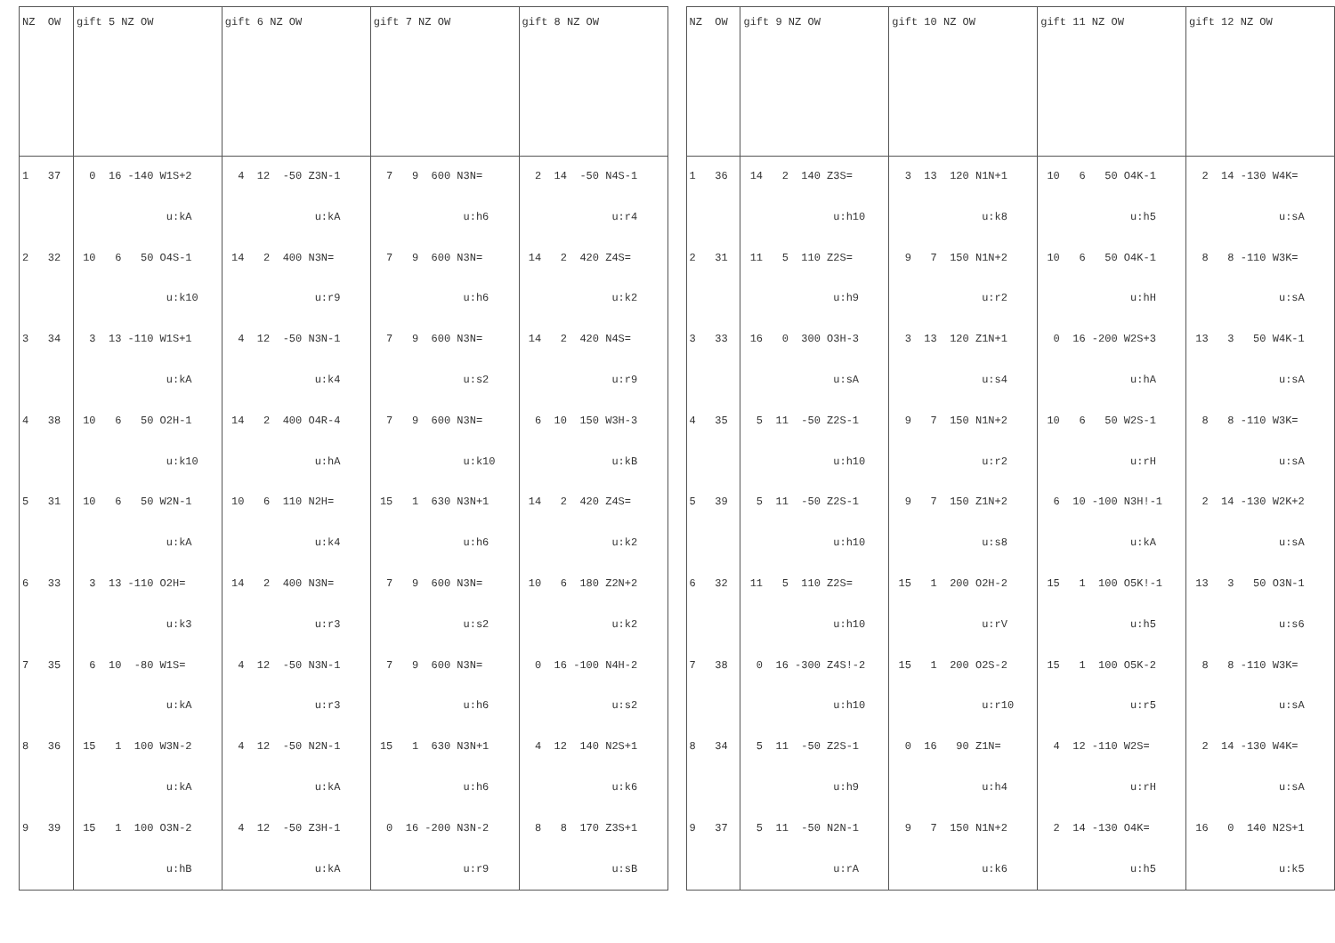| NZ OW | gift 5 NZ OW | gift 6 NZ OW | gift 7 NZ OW | gift 8 NZ OW |
| --- | --- | --- | --- | --- |
| 1 37 2 32 3 34 4 38 5 31 6 33 7 35 8 36 9 39 | 0 16 -140 W1S+2 u:kA 10 6 50 O4S-1 u:k10 3 13 -110 W1S+1 u:kA 10 6 50 O2H-1 u:k10 10 6 50 W2N-1 u:kA 3 13 -110 O2H= u:k3 6 10 -80 W1S= u:kA 15 1 100 W3N-2 u:kA 15 1 100 O3N-2 u:hB | 4 12 -50 Z3N-1 u:kA 14 2 400 N3N= u:r9 4 12 -50 N3N-1 u:k4 14 2 400 O4R-4 u:hA 10 6 110 N2H= u:k4 14 2 400 N3N= u:r3 4 12 -50 N3N-1 u:r3 4 12 -50 N2N-1 u:kA 4 12 -50 Z3H-1 u:kA | 7 9 600 N3N= u:h6 7 9 600 N3N= u:h6 7 9 600 N3N= u:s2 7 9 600 N3N= u:k10 15 1 630 N3N+1 u:h6 7 9 600 N3N= u:s2 7 9 600 N3N= u:h6 15 1 630 N3N+1 u:h6 0 16 -200 N3N-2 u:r9 | 2 14 -50 N4S-1 u:r4 14 2 420 Z4S= u:k2 14 2 420 N4S= u:r9 6 10 150 W3H-3 u:kB 14 2 420 Z4S= u:k2 10 6 180 Z2N+2 u:k2 0 16 -100 N4H-2 u:s2 4 12 140 N2S+1 u:k6 8 8 170 Z3S+1 u:sB |
| NZ OW | gift 9 NZ OW | gift 10 NZ OW | gift 11 NZ OW | gift 12 NZ OW |
| --- | --- | --- | --- | --- |
| 1 36 2 31 3 33 4 35 5 39 6 32 7 38 8 34 9 37 | 14 2 140 Z3S= u:h10 11 5 110 Z2S= u:h9 16 0 300 O3H-3 u:sA 5 11 -50 Z2S-1 u:h10 5 11 -50 Z2S-1 u:h10 11 5 110 Z2S= u:h10 0 16 -300 Z4S!-2 u:h10 5 11 -50 Z2S-1 u:h9 5 11 -50 N2N-1 u:rA | 3 13 120 N1N+1 u:k8 9 7 150 N1N+2 u:r2 3 13 120 Z1N+1 u:s4 9 7 150 N1N+2 u:r2 9 7 150 Z1N+2 u:s8 15 1 200 O2H-2 u:rV 15 1 200 O2S-2 u:r10 0 16 90 Z1N= u:h4 9 7 150 N1N+2 u:k6 | 10 6 50 O4K-1 u:h5 10 6 50 O4K-1 u:hH 0 16 -200 W2S+3 u:hA 10 6 50 W2S-1 u:rH 6 10 -100 N3H!-1 u:kA 15 1 100 O5K!-1 u:h5 15 1 100 O5K-2 u:r5 4 12 -110 W2S= u:rH 2 14 -130 O4K= u:h5 | 2 14 -130 W4K= u:sA 8 8 -110 W3K= u:sA 13 3 50 W4K-1 u:sA 8 8 -110 W3K= u:sA 2 14 -130 W2K+2 u:sA 13 3 50 O3N-1 u:s6 8 8 -110 W3K= u:sA 2 14 -130 W4K= u:sA 16 0 140 N2S+1 u:k5 |